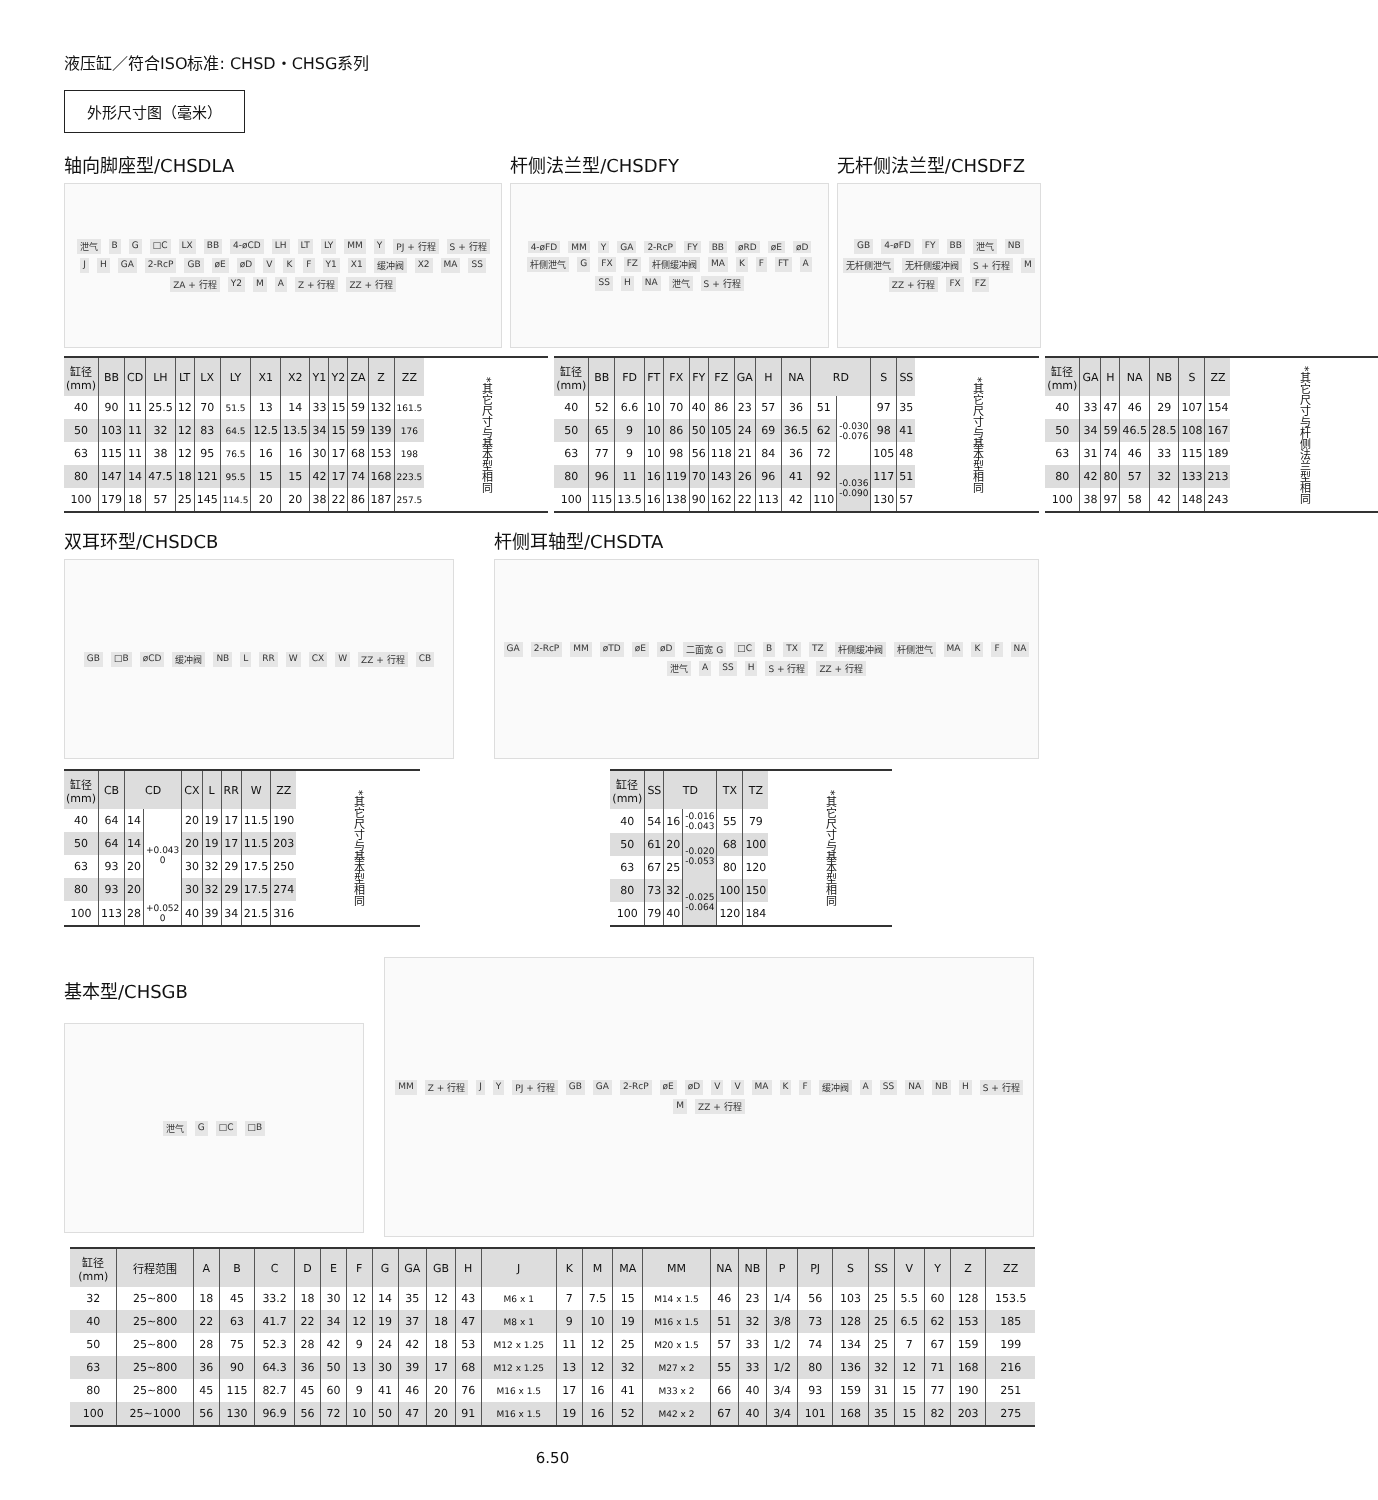液压缸／符合ISO标准: CHSD・CHSG系列
外形尺寸图（毫米）
轴向脚座型/CHSDLA
泄气 B G □C LX BB 4-øCD LH LT LY MM Y PJ + 行程 S + 行程 J H GA 2-RcP GB øE øD V K F Y1 X1 缓冲阀 X2 MA SS ZA + 行程 Y2 M A Z + 行程 ZZ + 行程
杆侧法兰型/CHSDFY
4-øFD MM Y GA 2-RcP FY BB øRD øE øD 杆侧泄气 G FX FZ 杆侧缓冲阀 MA K F FT A SS H NA 泄气 S + 行程
无杆侧法兰型/CHSDFZ
GB 4-øFD FY BB 泄气 NB 无杆侧泄气 无杆侧缓冲阀 S + 行程 M ZZ + 行程 FX FZ
| 缸径 (mm) | BB | CD | LH | LT | LX | LY | X1 | X2 | Y1 | Y2 | ZA | Z | ZZ | *其它尺寸与基本型相同 |
| 40 | 90 | 11 | 25.5 | 12 | 70 | 51.5 | 13 | 14 | 33 | 15 | 59 | 132 | 161.5 | |
| 50 | 103 | 11 | 32 | 12 | 83 | 64.5 | 12.5 | 13.5 | 34 | 15 | 59 | 139 | 176 | |
| 63 | 115 | 11 | 38 | 12 | 95 | 76.5 | 16 | 16 | 30 | 17 | 68 | 153 | 198 | |
| 80 | 147 | 14 | 47.5 | 18 | 121 | 95.5 | 15 | 15 | 42 | 17 | 74 | 168 | 223.5 | |
| 100 | 179 | 18 | 57 | 25 | 145 | 114.5 | 20 | 20 | 38 | 22 | 86 | 187 | 257.5 | |
| 缸径 (mm) | BB | FD | FT | FX | FY | FZ | GA | H | NA | RD | | S | SS | *其它尺寸与基本型相同 |
| 40 | 52 | 6.6 | 10 | 70 | 40 | 86 | 23 | 57 | 36 | 51 | -0.030 -0.076 | 97 | 35 | |
| 50 | 65 | 9 | 10 | 86 | 50 | 105 | 24 | 69 | 36.5 | 62 | | 98 | 41 | |
| 63 | 77 | 9 | 10 | 98 | 56 | 118 | 21 | 84 | 36 | 72 | | 105 | 48 | |
| 80 | 96 | 11 | 16 | 119 | 70 | 143 | 26 | 96 | 41 | 92 | -0.036 -0.090 | 117 | 51 | |
| 100 | 115 | 13.5 | 16 | 138 | 90 | 162 | 22 | 113 | 42 | 110 | | 130 | 57 | |
| 缸径 (mm) | GA | H | NA | NB | S | ZZ | *其它尺寸与杆侧法兰型相同 |
| 40 | 33 | 47 | 46 | 29 | 107 | 154 | |
| 50 | 34 | 59 | 46.5 | 28.5 | 108 | 167 | |
| 63 | 31 | 74 | 46 | 33 | 115 | 189 | |
| 80 | 42 | 80 | 57 | 32 | 133 | 213 | |
| 100 | 38 | 97 | 58 | 42 | 148 | 243 | |
双耳环型/CHSDCB
GB □B øCD 缓冲阀 NB L RR W CX W ZZ + 行程 CB
杆侧耳轴型/CHSDTA
GA 2-RcP MM øTD øE øD 二面宽 G □C B TX TZ 杆侧缓冲阀 杆侧泄气 MA K F NA 泄气 A SS H S + 行程 ZZ + 行程
| 缸径 (mm) | CB | CD | | CX | L | RR | W | ZZ | *其它尺寸与基本型相同 |
| 40 | 64 | 14 | +0.043 0 | 20 | 19 | 17 | 11.5 | 190 | |
| 50 | 64 | 14 | | 20 | 19 | 17 | 11.5 | 203 | |
| 63 | 93 | 20 | | 30 | 32 | 29 | 17.5 | 250 | |
| 80 | 93 | 20 | | 30 | 32 | 29 | 17.5 | 274 | |
| 100 | 113 | 28 | +0.052 0 | 40 | 39 | 34 | 21.5 | 316 | |
| 缸径 (mm) | SS | TD | | TX | TZ | *其它尺寸与基本型相同 |
| 40 | 54 | 16 | -0.016 -0.043 | 55 | 79 | |
| 50 | 61 | 20 | -0.020 -0.053 | 68 | 100 | |
| 63 | 67 | 25 | | 80 | 120 | |
| 80 | 73 | 32 | -0.025 -0.064 | 100 | 150 | |
| 100 | 79 | 40 | | 120 | 184 | |
基本型/CHSGB
泄气 G □C □B
MM Z + 行程 J Y PJ + 行程 GB GA 2-RcP øE øD V V MA K F 缓冲阀 A SS NA NB H S + 行程 M ZZ + 行程
| 缸径 (mm) | 行程范围 | A | B | C | D | E | F | G | GA | GB | H | J | K | M | MA | MM | NA | NB | P | PJ | S | SS | V | Y | Z | ZZ |
| --- | --- | --- | --- | --- | --- | --- | --- | --- | --- | --- | --- | --- | --- | --- | --- | --- | --- | --- | --- | --- | --- | --- | --- | --- | --- | --- |
| 32 | 25~800 | 18 | 45 | 33.2 | 18 | 30 | 12 | 14 | 35 | 12 | 43 | M6 x 1 | 7 | 7.5 | 15 | M14 x 1.5 | 46 | 23 | 1/4 | 56 | 103 | 25 | 5.5 | 60 | 128 | 153.5 |
| 40 | 25~800 | 22 | 63 | 41.7 | 22 | 34 | 12 | 19 | 37 | 18 | 47 | M8 x 1 | 9 | 10 | 19 | M16 x 1.5 | 51 | 32 | 3/8 | 73 | 128 | 25 | 6.5 | 62 | 153 | 185 |
| 50 | 25~800 | 28 | 75 | 52.3 | 28 | 42 | 9 | 24 | 42 | 18 | 53 | M12 x 1.25 | 11 | 12 | 25 | M20 x 1.5 | 57 | 33 | 1/2 | 74 | 134 | 25 | 7 | 67 | 159 | 199 |
| 63 | 25~800 | 36 | 90 | 64.3 | 36 | 50 | 13 | 30 | 39 | 17 | 68 | M12 x 1.25 | 13 | 12 | 32 | M27 x 2 | 55 | 33 | 1/2 | 80 | 136 | 32 | 12 | 71 | 168 | 216 |
| 80 | 25~800 | 45 | 115 | 82.7 | 45 | 60 | 9 | 41 | 46 | 20 | 76 | M16 x 1.5 | 17 | 16 | 41 | M33 x 2 | 66 | 40 | 3/4 | 93 | 159 | 31 | 15 | 77 | 190 | 251 |
| 100 | 25~1000 | 56 | 130 | 96.9 | 56 | 72 | 10 | 50 | 47 | 20 | 91 | M16 x 1.5 | 19 | 16 | 52 | M42 x 2 | 67 | 40 | 3/4 | 101 | 168 | 35 | 15 | 82 | 203 | 275 |
6.50